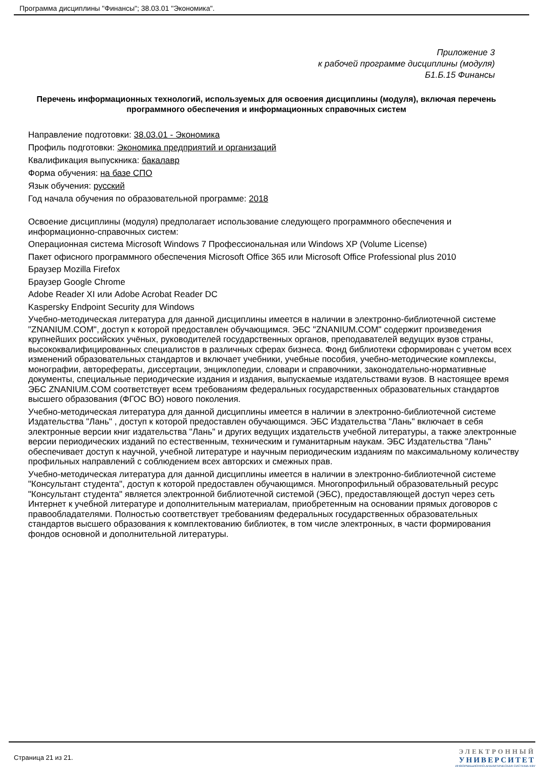Программа дисциплины "Финансы"; 38.03.01 "Экономика".
Приложение 3
к рабочей программе дисциплины (модуля)
Б1.Б.15 Финансы
Перечень информационных технологий, используемых для освоения дисциплины (модуля), включая перечень программного обеспечения и информационных справочных систем
Направление подготовки: 38.03.01 - Экономика
Профиль подготовки: Экономика предприятий и организаций
Квалификация выпускника: бакалавр
Форма обучения: на базе СПО
Язык обучения: русский
Год начала обучения по образовательной программе: 2018
Освоение дисциплины (модуля) предполагает использование следующего программного обеспечения и информационно-справочных систем:
Операционная система Microsoft Windows 7 Профессиональная или Windows XP (Volume License)
Пакет офисного программного обеспечения Microsoft Office 365 или Microsoft Office Professional plus 2010
Браузер Mozilla Firefox
Браузер Google Chrome
Adobe Reader XI или Adobe Acrobat Reader DC
Kaspersky Endpoint Security для Windows
Учебно-методическая литература для данной дисциплины имеется в наличии в электронно-библиотечной системе "ZNANIUM.COM", доступ к которой предоставлен обучающимся. ЭБС "ZNANIUM.COM" содержит произведения крупнейших российских учёных, руководителей государственных органов, преподавателей ведущих вузов страны, высококвалифицированных специалистов в различных сферах бизнеса. Фонд библиотеки сформирован с учетом всех изменений образовательных стандартов и включает учебники, учебные пособия, учебно-методические комплексы, монографии, авторефераты, диссертации, энциклопедии, словари и справочники, законодательно-нормативные документы, специальные периодические издания и издания, выпускаемые издательствами вузов. В настоящее время ЭБС ZNANIUM.COM соответствует всем требованиям федеральных государственных образовательных стандартов высшего образования (ФГОС ВО) нового поколения.
Учебно-методическая литература для данной дисциплины имеется в наличии в электронно-библиотечной системе Издательства "Лань" , доступ к которой предоставлен обучающимся. ЭБС Издательства "Лань" включает в себя электронные версии книг издательства "Лань" и других ведущих издательств учебной литературы, а также электронные версии периодических изданий по естественным, техническим и гуманитарным наукам. ЭБС Издательства "Лань" обеспечивает доступ к научной, учебной литературе и научным периодическим изданиям по максимальному количеству профильных направлений с соблюдением всех авторских и смежных прав.
Учебно-методическая литература для данной дисциплины имеется в наличии в электронно-библиотечной системе "Консультант студента", доступ к которой предоставлен обучающимся. Многопрофильный образовательный ресурс "Консультант студента" является электронной библиотечной системой (ЭБС), предоставляющей доступ через сеть Интернет к учебной литературе и дополнительным материалам, приобретенным на основании прямых договоров с правообладателями. Полностью соответствует требованиям федеральных государственных образовательных стандартов высшего образования к комплектованию библиотек, в том числе электронных, в части формирования фондов основной и дополнительной литературы.
Страница 21 из 21.
ЭЛЕКТРОННЫЙ
УНИВЕРСИТЕТ
ИНФОРМАЦИОННО-АНАЛИТИЧЕСКАЯ СИСТЕМА КФУ